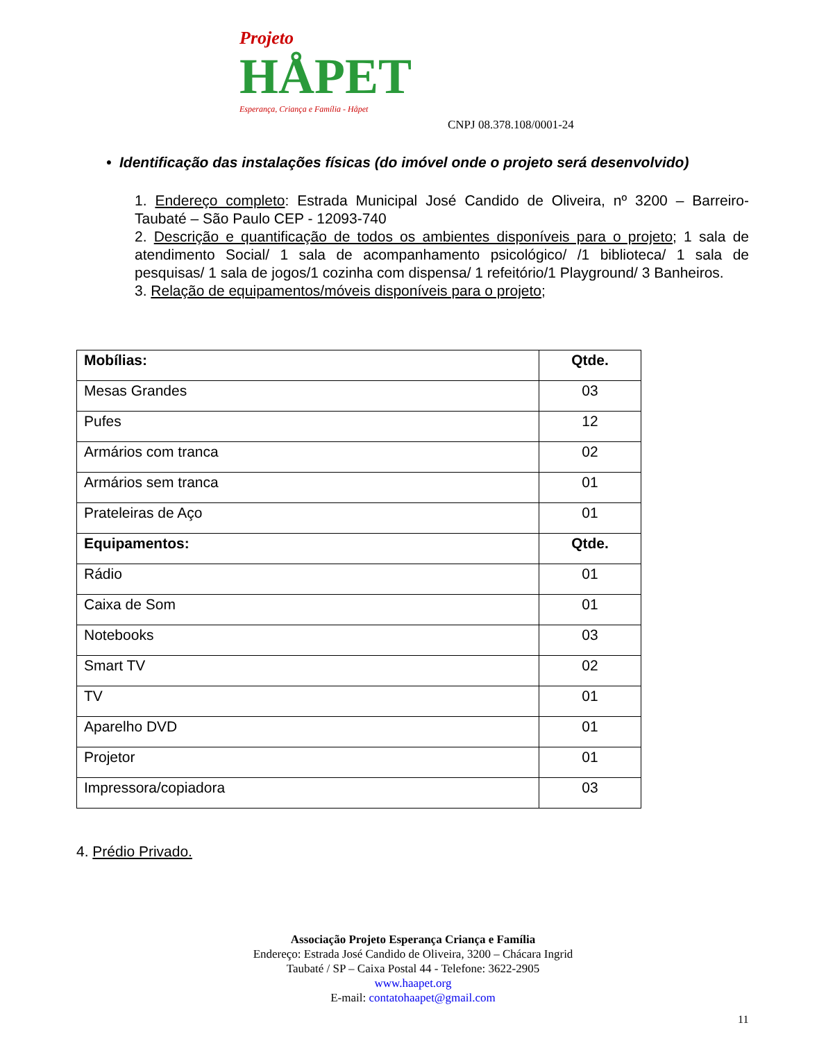Projeto
HÅPET
Esperança, Criança e Família - Håpet
CNPJ 08.378.108/0001-24
• Identificação das instalações físicas (do imóvel onde o projeto será desenvolvido)
1. Endereço completo: Estrada Municipal José Candido de Oliveira, nº 3200 – Barreiro-Taubaté – São Paulo CEP - 12093-740
2. Descrição e quantificação de todos os ambientes disponíveis para o projeto; 1 sala de atendimento Social/ 1 sala de acompanhamento psicológico/ /1 biblioteca/ 1 sala de pesquisas/ 1 sala de jogos/1 cozinha com dispensa/ 1 refeitório/1 Playground/ 3 Banheiros.
3. Relação de equipamentos/móveis disponíveis para o projeto;
| Mobílias: | Qtde. |
| --- | --- |
| Mesas Grandes | 03 |
| Pufes | 12 |
| Armários com tranca | 02 |
| Armários sem tranca | 01 |
| Prateleiras de Aço | 01 |
| Equipamentos: | Qtde. |
| Rádio | 01 |
| Caixa de Som | 01 |
| Notebooks | 03 |
| Smart TV | 02 |
| TV | 01 |
| Aparelho DVD | 01 |
| Projetor | 01 |
| Impressora/copiadora | 03 |
4. Prédio Privado.
Associação Projeto Esperança Criança e Família
Endereço: Estrada José Candido de Oliveira, 3200 – Chácara Ingrid
Taubaté / SP – Caixa Postal 44 - Telefone: 3622-2905
www.haapet.org
E-mail: contatohaapet@gmail.com
11